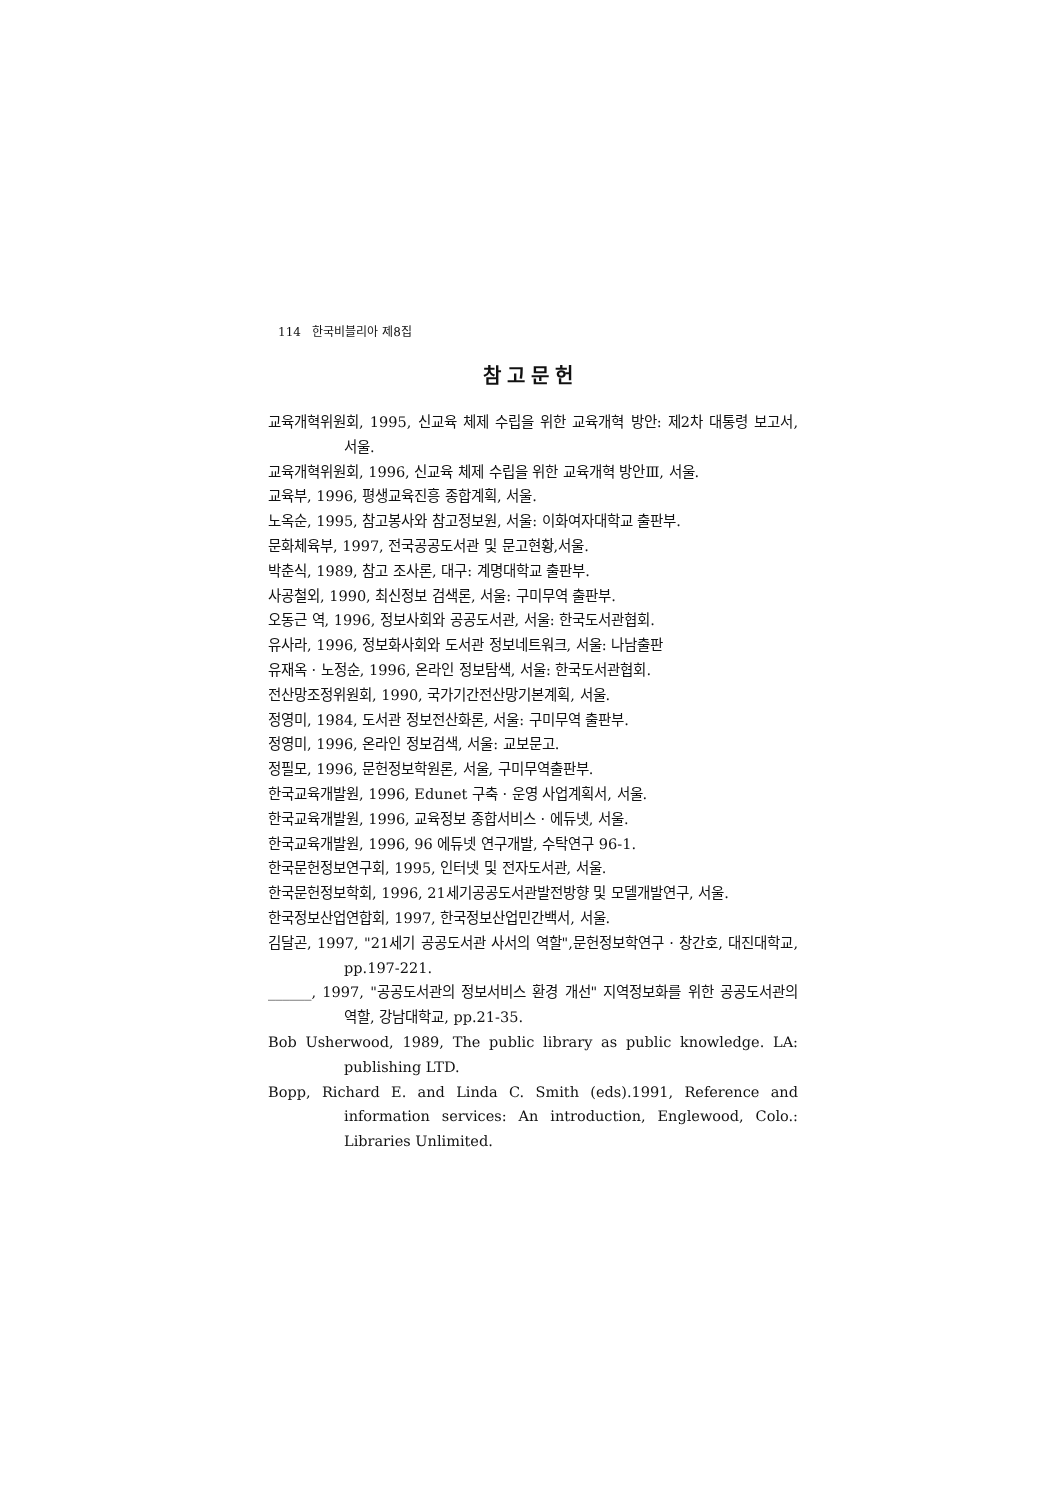114 한국비블리아 제8집
참고문헌
교육개혁위원회, 1995, 신교육 체제 수립을 위한 교육개혁 방안: 제2차 대통령 보고서, 서울.
교육개혁위원회, 1996, 신교육 체제 수립을 위한 교육개혁 방안Ⅲ, 서울.
교육부, 1996, 평생교육진흥 종합계획, 서울.
노옥순, 1995, 참고봉사와 참고정보원, 서울: 이화여자대학교 출판부.
문화체육부, 1997, 전국공공도서관 및 문고현황,서울.
박춘식, 1989, 참고 조사론, 대구: 계명대학교 출판부.
사공철외, 1990, 최신정보 검색론, 서울: 구미무역 출판부.
오동근 역, 1996, 정보사회와 공공도서관, 서울: 한국도서관협회.
유사라, 1996, 정보화사회와 도서관 정보네트워크, 서울: 나남출판
유재옥 · 노정순, 1996, 온라인 정보탐색, 서울: 한국도서관협회.
전산망조정위원회, 1990, 국가기간전산망기본계획, 서울.
정영미, 1984, 도서관 정보전산화론, 서울: 구미무역 출판부.
정영미, 1996, 온라인 정보검색, 서울: 교보문고.
정필모, 1996, 문헌정보학원론, 서울, 구미무역출판부.
한국교육개발원, 1996, Edunet 구축 · 운영 사업계획서, 서울.
한국교육개발원, 1996, 교육정보 종합서비스 · 에듀넷, 서울.
한국교육개발원, 1996, 96 에듀넷 연구개발, 수탁연구 96-1.
한국문헌정보연구회, 1995, 인터넷 및 전자도서관, 서울.
한국문헌정보학회, 1996, 21세기공공도서관발전방향 및 모델개발연구, 서울.
한국정보산업연합회, 1997, 한국정보산업민간백서, 서울.
김달곤, 1997, "21세기 공공도서관 사서의 역할",문헌정보학연구 · 창간호, 대진대학교, pp.197-221.
______, 1997, "공공도서관의 정보서비스 환경 개선" 지역정보화를 위한 공공도서관의 역할, 강남대학교, pp.21-35.
Bob Usherwood, 1989, The public library as public knowledge. LA: publishing LTD.
Bopp, Richard E. and Linda C. Smith (eds).1991, Reference and information services: An introduction, Englewood, Colo.: Libraries Unlimited.